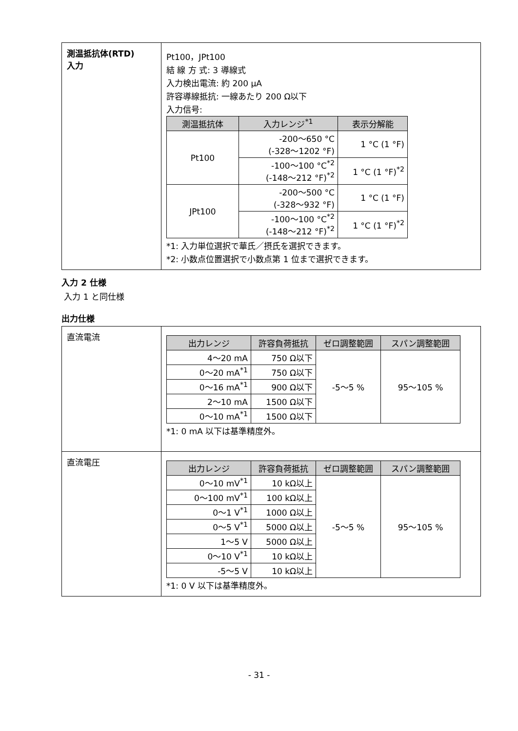| 測温抵抗体(RTD) 入力 | Pt100，JPt100 結 線 方 式: 3 導線式 入力検出電流: 約 200 μA 許容導線抵抗: 一線あたり 200 Ω以下 入力信号: / 測温抵抗体 / 入力レンジ<sup>*1</sup> / 表示分解能 / / --- / --- / --- / / Pt100 / -200～650 °C (-328～1202 °F) / 1 °C (1 °F) / / / -100～100 °C<sup>*2</sup> (-148～212 °F)<sup>*2</sup> / 1 °C (1 °F)<sup>*2</sup> / / JPt100 / -200～500 °C (-328～932 °F) / 1 °C (1 °F) / / / -100～100 °C<sup>*2</sup> (-148～212 °F)<sup>*2</sup> / 1 °C (1 °F)<sup>*2</sup> / *1: 入力単位選択で華氏／摂氏を選択できます。 *2: 小数点位置選択で小数点第 1 位まで選択できます。 |
入力 2 仕様
入力 1 と同仕様
出力仕様
| 直流電流 | / 出力レンジ / 許容負荷抵抗 / ゼロ調整範囲 / スパン調整範囲 / / --- / --- / --- / --- / / 4～20 mA / 750 Ω以下 / -5～5 % / 95～105 % / / 0～20 mA<sup>*1</sup> / 750 Ω以下 / / / / 0～16 mA<sup>*1</sup> / 900 Ω以下 / / / / 2～10 mA / 1500 Ω以下 / / / / 0～10 mA<sup>*1</sup> / 1500 Ω以下 / / / *1: 0 mA 以下は基準精度外。 |
| 直流電圧 | / 出力レンジ / 許容負荷抵抗 / ゼロ調整範囲 / スパン調整範囲 / / --- / --- / --- / --- / / 0～10 mV<sup>*1</sup> / 10 kΩ以上 / -5～5 % / 95～105 % / / 0～100 mV<sup>*1</sup> / 100 kΩ以上 / / / / 0～1 V<sup>*1</sup> / 1000 Ω以上 / / / / 0～5 V<sup>*1</sup> / 5000 Ω以上 / / / / 1～5 V / 5000 Ω以上 / / / / 0～10 V<sup>*1</sup> / 10 kΩ以上 / / / / -5～5 V / 10 kΩ以上 / / / *1: 0 V 以下は基準精度外。 |
- 31 -